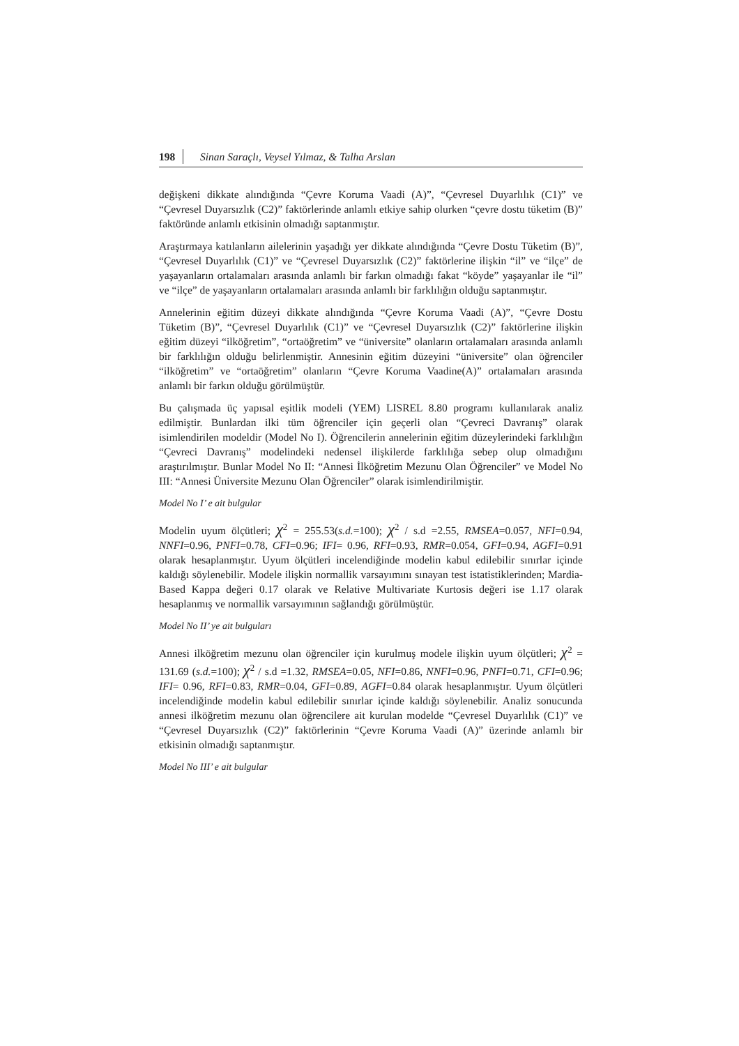198 Sinan Saraçlı, Veysel Yılmaz, & Talha Arslan
değişkeni dikkate alındığında “Çevre Koruma Vaadi (A)”, “Çevresel Duyarlılık (C1)” ve “Çevresel Duyarsızlık (C2)” faktörlerinde anlamlı etkiye sahip olurken “çevre dostu tüketim (B)” faktöründe anlamlı etkisinin olmadığı saptanmıştır.
Araştırmaya katılanların ailelerinin yaşadığı yer dikkate alındığında “Çevre Dostu Tüketim (B)”, “Çevresel Duyarlılık (C1)” ve “Çevresel Duyarsızlık (C2)” faktörlerine ilişkin “il” ve “ilçe” de yaşayanların ortalamaları arasında anlamlı bir farkın olmadığı fakat “köyde” yaşayanlar ile “il” ve “ilçe” de yaşayanların ortalamaları arasında anlamlı bir farklılığın olduğu saptanmıştır.
Annelerinin eğitim düzeyi dikkate alındığında “Çevre Koruma Vaadi (A)”, “Çevre Dostu Tüketim (B)”, “Çevresel Duyarlılık (C1)” ve “Çevresel Duyarsızlık (C2)” faktörlerine ilişkin eğitim düzeyi “ilköğretim”, “ortaöğretim” ve “üniversite” olanların ortalamaları arasında anlamlı bir farklılığın olduğu belirlenmiştir. Annesinin eğitim düzeyini “üniversite” olan öğrenciler “ilköğretim” ve “ortaöğretim” olanların “Çevre Koruma Vaadine(A)” ortalamaları arasında anlamlı bir farkın olduğu görülmüştür.
Bu çalışmada üç yapısal eşitlik modeli (YEM) LISREL 8.80 programı kullanılarak analiz edilmiştir. Bunlardan ilki tüm öğrenciler için geçerli olan “Çevreci Davranış” olarak isimlendirilen modeldir (Model No I). Öğrencilerin annelerinin eğitim düzeylerindeki farklılığın “Çevreci Davranış” modelindeki nedensel ilişkilerde farklılığa sebep olup olmadığını araştırılmıştır. Bunlar Model No II: “Annesi İlköğretim Mezunu Olan Öğrenciler” ve Model No III: “Annesi Üniversite Mezunu Olan Öğrenciler” olarak isimlendirilmiştir.
Model No I’ e ait bulgular
Modelin uyum ölçütleri; χ<sup>2</sup> = 255.53(s.d.=100); χ<sup>2</sup> / s.d =2.55, RMSEA=0.057, NFI=0.94, NNFI=0.96, PNFI=0.78, CFI=0.96; IFI= 0.96, RFI=0.93, RMR=0.054, GFI=0.94, AGFI=0.91 olarak hesaplanmıştır. Uyum ölçütleri incelendiğinde modelin kabul edilebilir sınırlar içinde kaldığı söylenebilir. Modele ilişkin normallik varsayımını sınayan test istatistiklerinden; Mardia-Based Kappa değeri 0.17 olarak ve Relative Multivariate Kurtosis değeri ise 1.17 olarak hesaplanmış ve normallik varsayımının sağlandığı görülmüştür.
Model No II’ ye ait bulguları
Annesi ilköğretim mezunu olan öğrenciler için kurulmuş modele ilişkin uyum ölçütleri; χ<sup>2</sup> = 131.69 (s.d.=100); χ<sup>2</sup> / s.d =1.32, RMSEA=0.05, NFI=0.86, NNFI=0.96, PNFI=0.71, CFI=0.96; IFI= 0.96, RFI=0.83, RMR=0.04, GFI=0.89, AGFI=0.84 olarak hesaplanmıştır. Uyum ölçütleri incelendiğinde modelin kabul edilebilir sınırlar içinde kaldığı söylenebilir. Analiz sonucunda annesi ilköğretim mezunu olan öğrencilere ait kurulan modelde “Çevresel Duyarlılık (C1)” ve “Çevresel Duyarsızlık (C2)” faktörlerinin “Çevre Koruma Vaadi (A)” üzerinde anlamlı bir etkisinin olmadığı saptanmıştır.
Model No III’ e ait bulgular